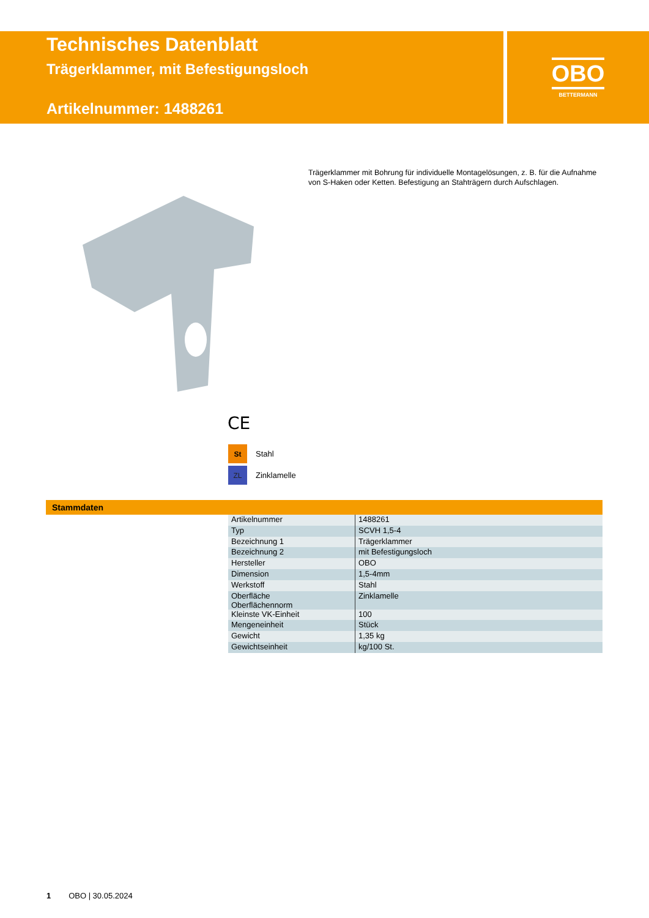Technisches Datenblatt
Trägerklammer, mit Befestigungsloch
Artikelnummer: 1488261
OBO
BETTERMANN
Trägerklammer mit Bohrung für individuelle Montagelösungen, z. B. für die Auf­nahme von S-Haken oder Ketten. Befestigung an Stahträgern durch Aufschla­gen.
CE
St Stahl
ZL Zinklamelle
Stammdaten
| Artikelnummer | 1488261 |
| Typ | SCVH 1,5-4 |
| Bezeichnung 1 | Trägerklammer |
| Bezeichnung 2 | mit Befestigungsloch |
| Hersteller | OBO |
| Dimension | 1,5-4mm |
| Werkstoff | Stahl |
| Oberfläche Oberflächennorm | Zinklamelle |
| Kleinste VK-Einheit | 100 |
| Mengeneinheit | Stück |
| Gewicht | 1,35 kg |
| Gewichtseinheit | kg/100 St. |
1 OBO | 30.05.2024